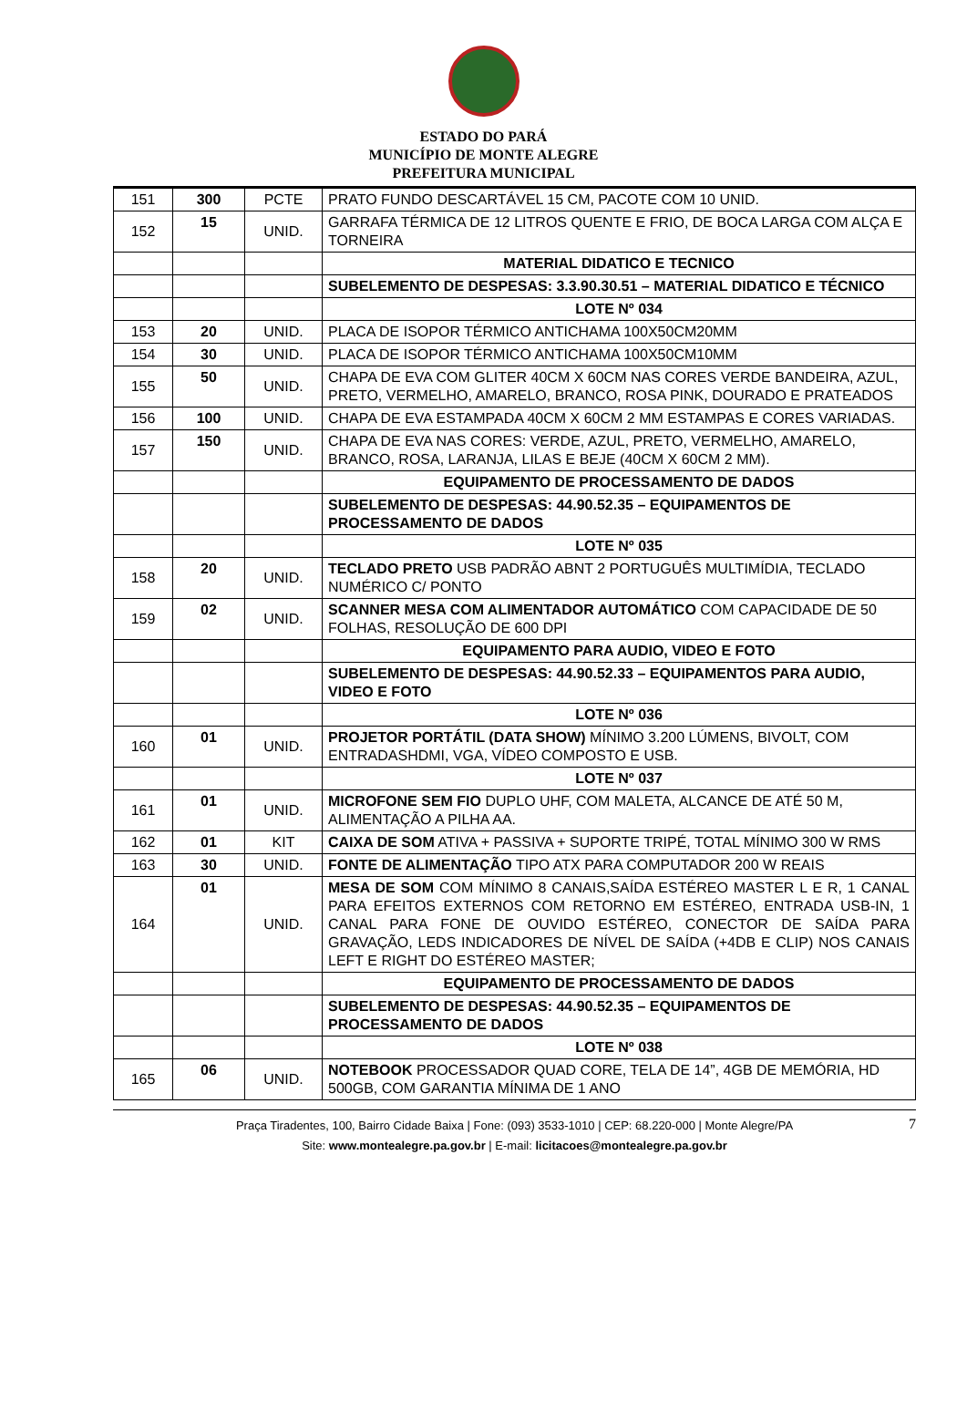ESTADO DO PARÁ
MUNICÍPIO DE MONTE ALEGRE
PREFEITURA MUNICIPAL
| 151 | 300 | PCTE | PRATO FUNDO DESCARTÁVEL 15 CM, PACOTE COM 10 UNID. |
| 152 | 15 | UNID. | GARRAFA TÉRMICA DE 12 LITROS QUENTE E FRIO, DE BOCA LARGA COM ALÇA E TORNEIRA |
| | | | MATERIAL DIDATICO E TECNICO |
| | | | SUBELEMENTO DE DESPESAS: 3.3.90.30.51 – MATERIAL DIDATICO E TÉCNICO |
| | | | LOTE Nº 034 |
| 153 | 20 | UNID. | PLACA DE ISOPOR TÉRMICO ANTICHAMA 100X50CM20MM |
| 154 | 30 | UNID. | PLACA DE ISOPOR TÉRMICO ANTICHAMA 100X50CM10MM |
| 155 | 50 | UNID. | CHAPA DE EVA COM GLITER 40CM X 60CM NAS CORES VERDE BANDEIRA, AZUL, PRETO, VERMELHO, AMARELO, BRANCO, ROSA PINK, DOURADO E PRATEADOS |
| 156 | 100 | UNID. | CHAPA DE EVA ESTAMPADA 40CM X 60CM 2 MM ESTAMPAS E CORES VARIADAS. |
| 157 | 150 | UNID. | CHAPA DE EVA NAS CORES: VERDE, AZUL, PRETO, VERMELHO, AMARELO, BRANCO, ROSA, LARANJA, LILAS E BEJE (40CM X 60CM 2 MM). |
| | | | EQUIPAMENTO DE PROCESSAMENTO DE DADOS |
| | | | SUBELEMENTO DE DESPESAS: 44.90.52.35 – EQUIPAMENTOS DE PROCESSAMENTO DE DADOS |
| | | | LOTE Nº 035 |
| 158 | 20 | UNID. | TECLADO PRETO USB PADRÃO ABNT 2 PORTUGUÊS MULTIMÍDIA, TECLADO NUMÉRICO C/ PONTO |
| 159 | 02 | UNID. | SCANNER MESA COM ALIMENTADOR AUTOMÁTICO COM CAPACIDADE DE 50 FOLHAS, RESOLUÇÃO DE 600 DPI |
| | | | EQUIPAMENTO PARA AUDIO, VIDEO E FOTO |
| | | | SUBELEMENTO DE DESPESAS: 44.90.52.33 – EQUIPAMENTOS PARA AUDIO, VIDEO E FOTO |
| | | | LOTE Nº 036 |
| 160 | 01 | UNID. | PROJETOR PORTÁTIL (DATA SHOW) MÍNIMO 3.200 LÚMENS, BIVOLT, COM ENTRADASHDMI, VGA, VÍDEO COMPOSTO E USB. |
| | | | LOTE Nº 037 |
| 161 | 01 | UNID. | MICROFONE SEM FIO DUPLO UHF, COM MALETA, ALCANCE DE ATÉ 50 M, ALIMENTAÇÃO A PILHA AA. |
| 162 | 01 | KIT | CAIXA DE SOM ATIVA + PASSIVA + SUPORTE TRIPÉ, TOTAL MÍNIMO 300 W RMS |
| 163 | 30 | UNID. | FONTE DE ALIMENTAÇÃO TIPO ATX PARA COMPUTADOR 200 W REAIS |
| 164 | 01 | UNID. | MESA DE SOM COM MÍNIMO 8 CANAIS,SAÍDA ESTÉREO MASTER L E R, 1 CANAL PARA EFEITOS EXTERNOS COM RETORNO EM ESTÉREO, ENTRADA USB-IN, 1 CANAL PARA FONE DE OUVIDO ESTÉREO, CONECTOR DE SAÍDA PARA GRAVAÇÃO, LEDS INDICADORES DE NÍVEL DE SAÍDA (+4DB E CLIP) NOS CANAIS LEFT E RIGHT DO ESTÉREO MASTER; |
| | | | EQUIPAMENTO DE PROCESSAMENTO DE DADOS |
| | | | SUBELEMENTO DE DESPESAS: 44.90.52.35 – EQUIPAMENTOS DE PROCESSAMENTO DE DADOS |
| | | | LOTE Nº 038 |
| 165 | 06 | UNID. | NOTEBOOK PROCESSADOR QUAD CORE, TELA DE 14”, 4GB DE MEMÓRIA, HD 500GB, COM GARANTIA MÍNIMA DE 1 ANO |
Praça Tiradentes, 100, Bairro Cidade Baixa | Fone: (093) 3533-1010 | CEP: 68.220-000 | Monte Alegre/PA
Site: www.montealegre.pa.gov.br | E-mail: licitacoes@montealegre.pa.gov.br
7